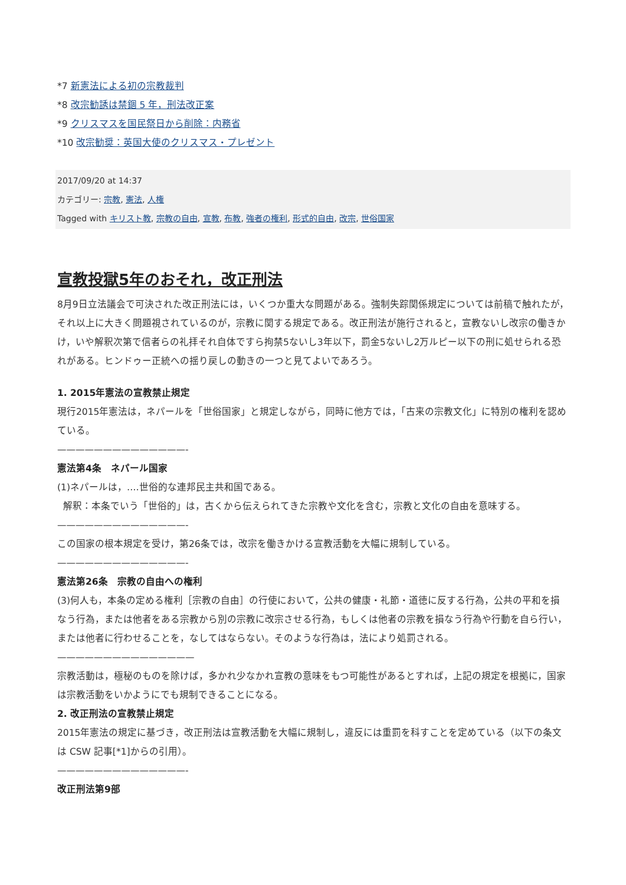*7 新憲法による初の宗教裁判
*8 改宗勧誘は禁錮 5 年，刑法改正案
*9 クリスマスを国民祭日から削除：内務省
*10 改宗勧奨：英国大使のクリスマス・プレゼント
2017/09/20 at 14:37
カテゴリー: 宗教, 憲法, 人権
Tagged with キリスト教, 宗教の自由, 宣教, 布教, 強者の権利, 形式的自由, 改宗, 世俗国家
宣教投獄5年のおそれ，改正刑法
8月9日立法議会で可決された改正刑法には，いくつか重大な問題がある。強制失踪関係規定については前稿で触れたが，それ以上に大きく問題視されているのが，宗教に関する規定である。改正刑法が施行されると，宣教ないし改宗の働きかけ，いや解釈次第で信者らの礼拝それ自体ですら拘禁5ないし3年以下，罰金5ないし2万ルピー以下の刑に処せられる恐れがある。ヒンドゥー正統への揺り戻しの動きの一つと見てよいであろう。
1. 2015年憲法の宣教禁止規定
現行2015年憲法は，ネパールを「世俗国家」と規定しながら，同時に他方では，「古来の宗教文化」に特別の権利を認めている。
——————————————-
憲法第4条　ネパール国家
(1)ネパールは，‥‥世俗的な連邦民主共和国である。
解釈：本条でいう「世俗的」は，古くから伝えられてきた宗教や文化を含む，宗教と文化の自由を意味する。
——————————————-
この国家の根本規定を受け，第26条では，改宗を働きかける宣教活動を大幅に規制している。
——————————————-
憲法第26条　宗教の自由への権利
(3)何人も，本条の定める権利［宗教の自由］の行使において，公共の健康・礼節・道徳に反する行為，公共の平和を損なう行為，または他者をある宗教から別の宗教に改宗させる行為，もしくは他者の宗教を損なう行為や行動を自ら行い，または他者に行わせることを，なしてはならない。そのような行為は，法により処罰される。
———————————————
宗教活動は，極秘のものを除けば，多かれ少なかれ宣教の意味をもつ可能性があるとすれば，上記の規定を根拠に，国家は宗教活動をいかようにでも規制できることになる。
2. 改正刑法の宣教禁止規定
2015年憲法の規定に基づき，改正刑法は宣教活動を大幅に規制し，違反には重罰を科すことを定めている（以下の条文は CSW 記事[*1]からの引用）。
——————————————-
改正刑法第9部